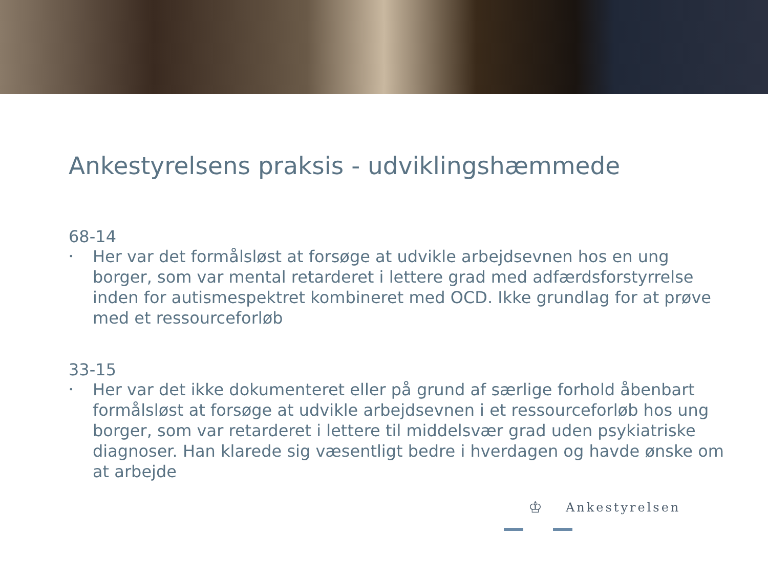Ankestyrelsens praksis - udviklingshæmmede
68-14
• Her var det formålsløst at forsøge at udvikle arbejdsevnen hos en ung borger, som var mental retarderet i lettere grad med adfærdsforstyrrelse inden for autismespektret kombineret med OCD. Ikke grundlag for at prøve med et ressourceforløb
33-15
• Her var det ikke dokumenteret eller på grund af særlige forhold åbenbart formålsløst at forsøge at udvikle arbejdsevnen i et ressourceforløb hos ung borger, som var retarderet i lettere til middelsvær grad uden psykiatriske diagnoser. Han klarede sig væsentligt bedre i hverdagen og havde ønske om at arbejde
♔
Ankestyrelsen